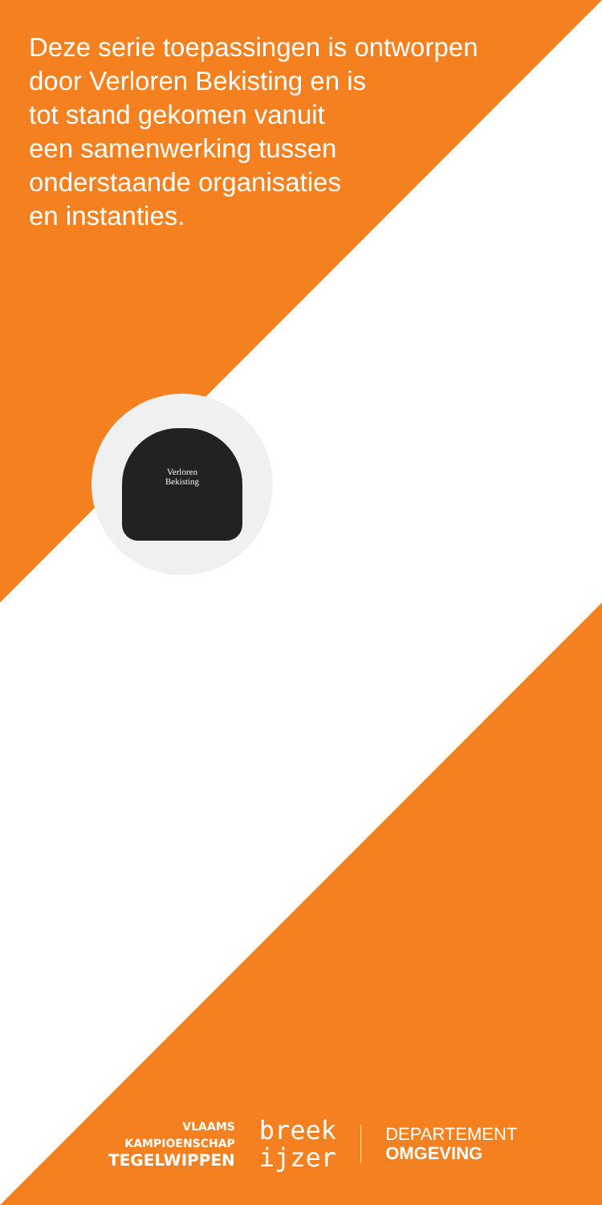Deze serie toepassingen is ontworpen
door Verloren Bekisting en is
tot stand gekomen vanuit
een samenwerking tussen
onderstaande organisaties
en instanties.
Verloren
Bekisting
VLAAMS
KAMPIOENSCHAP
TEGELWIPPEN
breek
ijzer
DEPARTEMENT
OMGEVING